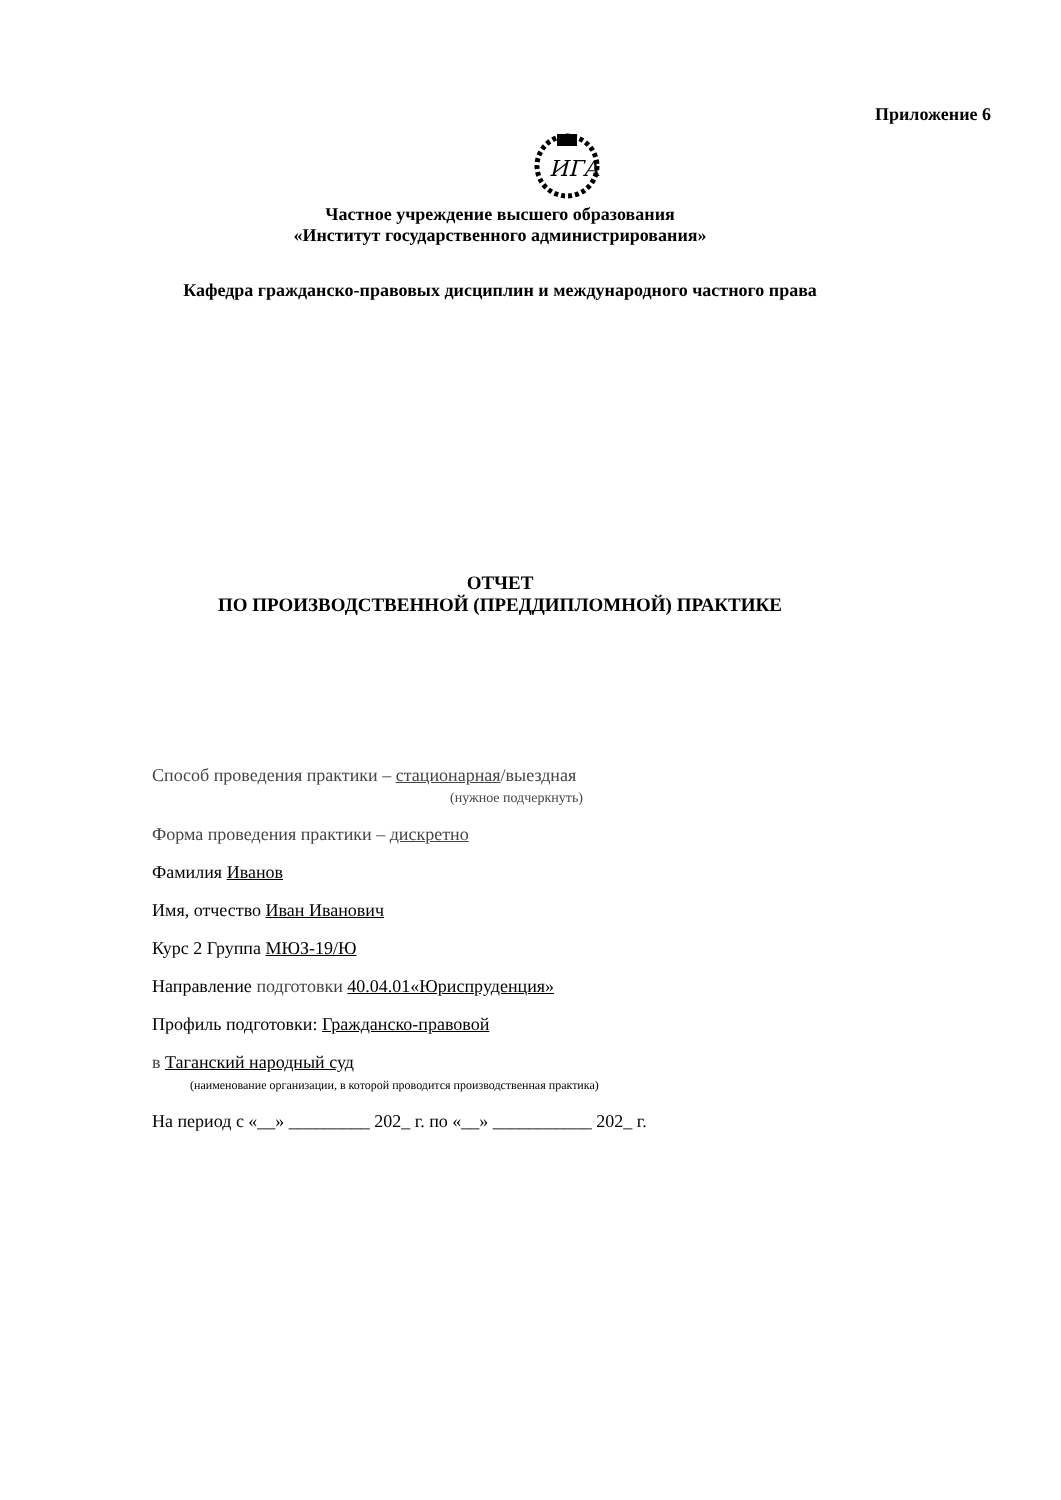Приложение 6
ИГА
Частное учреждение высшего образования
«Институт государственного администрирования»
Кафедра гражданско-правовых дисциплин и международного частного права
ОТЧЕТ
ПО ПРОИЗВОДСТВЕННОЙ (ПРЕДДИПЛОМНОЙ) ПРАКТИКЕ
Способ проведения практики – стационарная/выездная
(нужное подчеркнуть)
Форма проведения практики – дискретно
Фамилия Иванов
Имя, отчество Иван Иванович
Курс 2 Группа МЮЗ-19/Ю
Направление подготовки 40.04.01«Юриспруденция»
Профиль подготовки: Гражданско-правовой
в Таганский народный суд
(наименование организации, в которой проводится производственная практика)
На период с «__» _________ 202_ г. по «__» ___________ 202_ г.